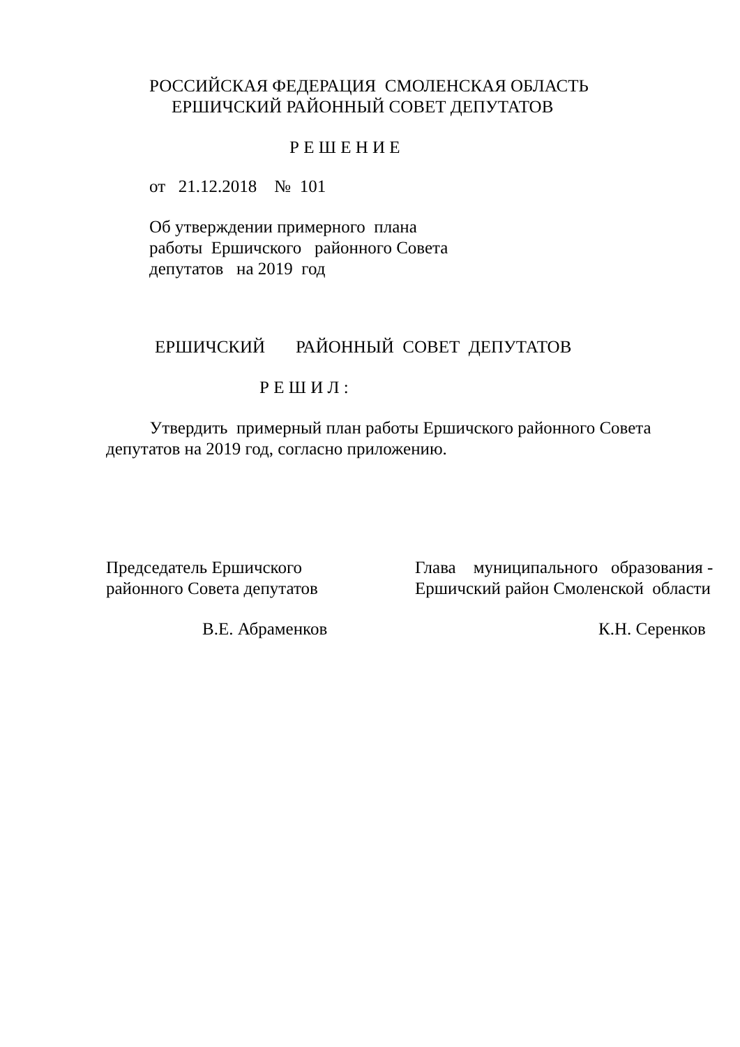РОССИЙСКАЯ ФЕДЕРАЦИЯ СМОЛЕНСКАЯ ОБЛАСТЬ
ЕРШИЧСКИЙ РАЙОННЫЙ СОВЕТ ДЕПУТАТОВ
Р Е Ш Е Н И Е
от 21.12.2018 № 101
Об утверждении примерного плана работы Ершичского районного Совета депутатов на 2019 год
ЕРШИЧСКИЙ РАЙОННЫЙ СОВЕТ ДЕПУТАТОВ
Р Е Ш И Л :
Утвердить примерный план работы Ершичского районного Совета депутатов на 2019 год, согласно приложению.
Председатель Ершичского районного Совета депутатов
Глава муниципального образования - Ершичский район Смоленской области
В.Е. Абраменков
К.Н. Серенков